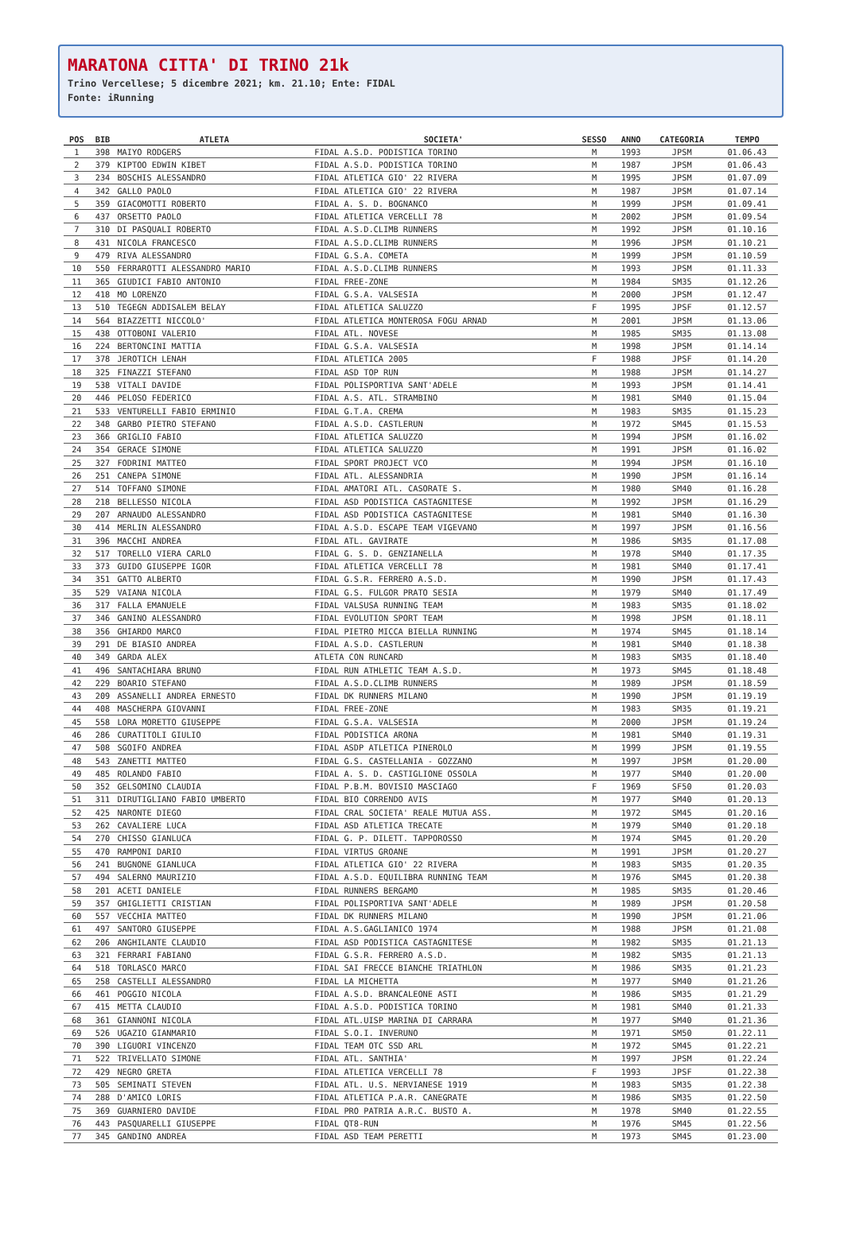MARATONA CITTA' DI TRINO 21k
Trino Vercellese; 5 dicembre 2021; km. 21.10; Ente: FIDAL
Fonte: iRunning
| POS | BIB | ATLETA | SOCIETA' | SESSO | ANNO | CATEGORIA | TEMPO |
| --- | --- | --- | --- | --- | --- | --- | --- |
| 1 | 398 | MAIYO RODGERS | FIDAL A.S.D. PODISTICA TORINO | M | 1993 | JPSM | 01.06.43 |
| 2 | 379 | KIPTOO EDWIN KIBET | FIDAL A.S.D. PODISTICA TORINO | M | 1987 | JPSM | 01.06.43 |
| 3 | 234 | BOSCHIS ALESSANDRO | FIDAL ATLETICA GIO' 22 RIVERA | M | 1995 | JPSM | 01.07.09 |
| 4 | 342 | GALLO PAOLO | FIDAL ATLETICA GIO' 22 RIVERA | M | 1987 | JPSM | 01.07.14 |
| 5 | 359 | GIACOMOTTI ROBERTO | FIDAL A. S. D. BOGNANCO | M | 1999 | JPSM | 01.09.41 |
| 6 | 437 | ORSETTO PAOLO | FIDAL ATLETICA VERCELLI 78 | M | 2002 | JPSM | 01.09.54 |
| 7 | 310 | DI PASQUALI ROBERTO | FIDAL A.S.D.CLIMB RUNNERS | M | 1992 | JPSM | 01.10.16 |
| 8 | 431 | NICOLA FRANCESCO | FIDAL A.S.D.CLIMB RUNNERS | M | 1996 | JPSM | 01.10.21 |
| 9 | 479 | RIVA ALESSANDRO | FIDAL G.S.A. COMETA | M | 1999 | JPSM | 01.10.59 |
| 10 | 550 | FERRAROTTI ALESSANDRO MARIO | FIDAL A.S.D.CLIMB RUNNERS | M | 1993 | JPSM | 01.11.33 |
| 11 | 365 | GIUDICI FABIO ANTONIO | FIDAL FREE-ZONE | M | 1984 | SM35 | 01.12.26 |
| 12 | 418 | MO LORENZO | FIDAL G.S.A. VALSESIA | M | 2000 | JPSM | 01.12.47 |
| 13 | 510 | TEGEGN ADDISALEM BELAY | FIDAL ATLETICA SALUZZO | F | 1995 | JPSF | 01.12.57 |
| 14 | 564 | BIAZZETTI NICCOLO' | FIDAL ATLETICA MONTEROSA FOGU ARNAD | M | 2001 | JPSM | 01.13.06 |
| 15 | 438 | OTTOBONI VALERIO | FIDAL ATL. NOVESE | M | 1985 | SM35 | 01.13.08 |
| 16 | 224 | BERTONCINI MATTIA | FIDAL G.S.A. VALSESIA | M | 1998 | JPSM | 01.14.14 |
| 17 | 378 | JEROTICH LENAH | FIDAL ATLETICA 2005 | F | 1988 | JPSF | 01.14.20 |
| 18 | 325 | FINAZZI STEFANO | FIDAL ASD TOP RUN | M | 1988 | JPSM | 01.14.27 |
| 19 | 538 | VITALI DAVIDE | FIDAL POLISPORTIVA SANT'ADELE | M | 1993 | JPSM | 01.14.41 |
| 20 | 446 | PELOSO FEDERICO | FIDAL A.S. ATL. STRAMBINO | M | 1981 | SM40 | 01.15.04 |
| 21 | 533 | VENTURELLI FABIO ERMINIO | FIDAL G.T.A. CREMA | M | 1983 | SM35 | 01.15.23 |
| 22 | 348 | GARBO PIETRO STEFANO | FIDAL A.S.D. CASTLERUN | M | 1972 | SM45 | 01.15.53 |
| 23 | 366 | GRIGLIO FABIO | FIDAL ATLETICA SALUZZO | M | 1994 | JPSM | 01.16.02 |
| 24 | 354 | GERACE SIMONE | FIDAL ATLETICA SALUZZO | M | 1991 | JPSM | 01.16.02 |
| 25 | 327 | FODRINI MATTEO | FIDAL SPORT PROJECT VCO | M | 1994 | JPSM | 01.16.10 |
| 26 | 251 | CANEPA SIMONE | FIDAL ATL. ALESSANDRIA | M | 1990 | JPSM | 01.16.14 |
| 27 | 514 | TOFFANO SIMONE | FIDAL AMATORI ATL. CASORATE S. | M | 1980 | SM40 | 01.16.28 |
| 28 | 218 | BELLESSO NICOLA | FIDAL ASD PODISTICA CASTAGNITESE | M | 1992 | JPSM | 01.16.29 |
| 29 | 207 | ARNAUDO ALESSANDRO | FIDAL ASD PODISTICA CASTAGNITESE | M | 1981 | SM40 | 01.16.30 |
| 30 | 414 | MERLIN ALESSANDRO | FIDAL A.S.D. ESCAPE TEAM VIGEVANO | M | 1997 | JPSM | 01.16.56 |
| 31 | 396 | MACCHI ANDREA | FIDAL ATL. GAVIRATE | M | 1986 | SM35 | 01.17.08 |
| 32 | 517 | TORELLO VIERA CARLO | FIDAL G. S. D. GENZIANELLA | M | 1978 | SM40 | 01.17.35 |
| 33 | 373 | GUIDO GIUSEPPE IGOR | FIDAL ATLETICA VERCELLI 78 | M | 1981 | SM40 | 01.17.41 |
| 34 | 351 | GATTO ALBERTO | FIDAL G.S.R. FERRERO A.S.D. | M | 1990 | JPSM | 01.17.43 |
| 35 | 529 | VAIANA NICOLA | FIDAL G.S. FULGOR PRATO SESIA | M | 1979 | SM40 | 01.17.49 |
| 36 | 317 | FALLA EMANUELE | FIDAL VALSUSA RUNNING TEAM | M | 1983 | SM35 | 01.18.02 |
| 37 | 346 | GANINO ALESSANDRO | FIDAL EVOLUTION SPORT TEAM | M | 1998 | JPSM | 01.18.11 |
| 38 | 356 | GHIARDO MARCO | FIDAL PIETRO MICCA BIELLA RUNNING | M | 1974 | SM45 | 01.18.14 |
| 39 | 291 | DE BIASIO ANDREA | FIDAL A.S.D. CASTLERUN | M | 1981 | SM40 | 01.18.38 |
| 40 | 349 | GARDA ALEX | ATLETA CON RUNCARD | M | 1983 | SM35 | 01.18.40 |
| 41 | 496 | SANTACHIARA BRUNO | FIDAL RUN ATHLETIC TEAM A.S.D. | M | 1973 | SM45 | 01.18.48 |
| 42 | 229 | BOARIO STEFANO | FIDAL A.S.D.CLIMB RUNNERS | M | 1989 | JPSM | 01.18.59 |
| 43 | 209 | ASSANELLI ANDREA ERNESTO | FIDAL DK RUNNERS MILANO | M | 1990 | JPSM | 01.19.19 |
| 44 | 408 | MASCHERPA GIOVANNI | FIDAL FREE-ZONE | M | 1983 | SM35 | 01.19.21 |
| 45 | 558 | LORA MORETTO GIUSEPPE | FIDAL G.S.A. VALSESIA | M | 2000 | JPSM | 01.19.24 |
| 46 | 286 | CURATITOLI GIULIO | FIDAL PODISTICA ARONA | M | 1981 | SM40 | 01.19.31 |
| 47 | 508 | SGOIFO ANDREA | FIDAL ASDP ATLETICA PINEROLO | M | 1999 | JPSM | 01.19.55 |
| 48 | 543 | ZANETTI MATTEO | FIDAL G.S. CASTELLANIA - GOZZANO | M | 1997 | JPSM | 01.20.00 |
| 49 | 485 | ROLANDO FABIO | FIDAL A. S. D. CASTIGLIONE OSSOLA | M | 1977 | SM40 | 01.20.00 |
| 50 | 352 | GELSOMINO CLAUDIA | FIDAL P.B.M. BOVISIO MASCIAGO | F | 1969 | SF50 | 01.20.03 |
| 51 | 311 | DIRUTIGLIANO FABIO UMBERTO | FIDAL BIO CORRENDO AVIS | M | 1977 | SM40 | 01.20.13 |
| 52 | 425 | NARONTE DIEGO | FIDAL CRAL SOCIETA' REALE MUTUA ASS. | M | 1972 | SM45 | 01.20.16 |
| 53 | 262 | CAVALIERE LUCA | FIDAL ASD ATLETICA TRECATE | M | 1979 | SM40 | 01.20.18 |
| 54 | 270 | CHISSO GIANLUCA | FIDAL G. P. DILETT. TAPPOROSSO | M | 1974 | SM45 | 01.20.20 |
| 55 | 470 | RAMPONI DARIO | FIDAL VIRTUS GROANE | M | 1991 | JPSM | 01.20.27 |
| 56 | 241 | BUGNONE GIANLUCA | FIDAL ATLETICA GIO' 22 RIVERA | M | 1983 | SM35 | 01.20.35 |
| 57 | 494 | SALERNO MAURIZIO | FIDAL A.S.D. EQUILIBRA RUNNING TEAM | M | 1976 | SM45 | 01.20.38 |
| 58 | 201 | ACETI DANIELE | FIDAL RUNNERS BERGAMO | M | 1985 | SM35 | 01.20.46 |
| 59 | 357 | GHIGLIETTI CRISTIAN | FIDAL POLISPORTIVA SANT'ADELE | M | 1989 | JPSM | 01.20.58 |
| 60 | 557 | VECCHIA MATTEO | FIDAL DK RUNNERS MILANO | M | 1990 | JPSM | 01.21.06 |
| 61 | 497 | SANTORO GIUSEPPE | FIDAL A.S.GAGLIANICO 1974 | M | 1988 | JPSM | 01.21.08 |
| 62 | 206 | ANGHILANTE CLAUDIO | FIDAL ASD PODISTICA CASTAGNITESE | M | 1982 | SM35 | 01.21.13 |
| 63 | 321 | FERRARI FABIANO | FIDAL G.S.R. FERRERO A.S.D. | M | 1982 | SM35 | 01.21.13 |
| 64 | 518 | TORLASCO MARCO | FIDAL SAI FRECCE BIANCHE TRIATHLON | M | 1986 | SM35 | 01.21.23 |
| 65 | 258 | CASTELLI ALESSANDRO | FIDAL LA MICHETTA | M | 1977 | SM40 | 01.21.26 |
| 66 | 461 | POGGIO NICOLA | FIDAL A.S.D. BRANCALEONE ASTI | M | 1986 | SM35 | 01.21.29 |
| 67 | 415 | METTA CLAUDIO | FIDAL A.S.D. PODISTICA TORINO | M | 1981 | SM40 | 01.21.33 |
| 68 | 361 | GIANNONI NICOLA | FIDAL ATL.UISP MARINA DI CARRARA | M | 1977 | SM40 | 01.21.36 |
| 69 | 526 | UGAZIO GIANMARIO | FIDAL S.O.I. INVERUNO | M | 1971 | SM50 | 01.22.11 |
| 70 | 390 | LIGUORI VINCENZO | FIDAL TEAM OTC SSD ARL | M | 1972 | SM45 | 01.22.21 |
| 71 | 522 | TRIVELLATO SIMONE | FIDAL ATL. SANTHIA' | M | 1997 | JPSM | 01.22.24 |
| 72 | 429 | NEGRO GRETA | FIDAL ATLETICA VERCELLI 78 | F | 1993 | JPSF | 01.22.38 |
| 73 | 505 | SEMINATI STEVEN | FIDAL ATL. U.S. NERVIANESE 1919 | M | 1983 | SM35 | 01.22.38 |
| 74 | 288 | D'AMICO LORIS | FIDAL ATLETICA P.A.R. CANEGRATE | M | 1986 | SM35 | 01.22.50 |
| 75 | 369 | GUARNIERO DAVIDE | FIDAL PRO PATRIA A.R.C. BUSTO A. | M | 1978 | SM40 | 01.22.55 |
| 76 | 443 | PASQUARELLI GIUSEPPE | FIDAL QT8-RUN | M | 1976 | SM45 | 01.22.56 |
| 77 | 345 | GANDINO ANDREA | FIDAL ASD TEAM PERETTI | M | 1973 | SM45 | 01.23.00 |